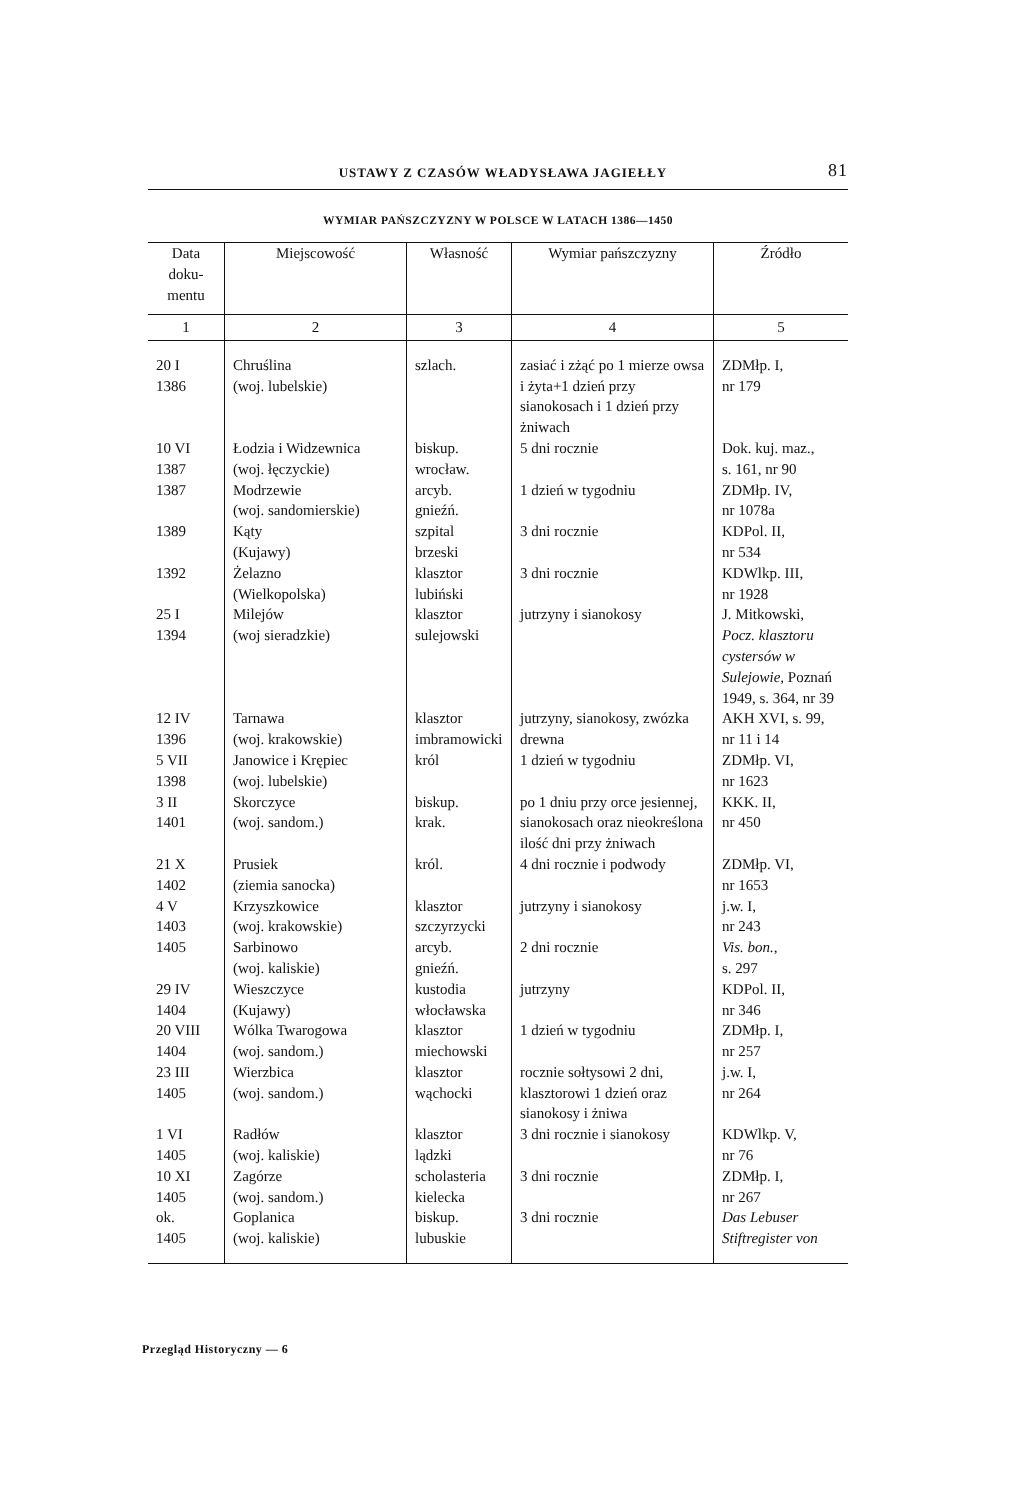USTAWY Z CZASÓW WŁADYSŁAWA JAGIEŁŁY 81
WYMIAR PAŃSZCZYZNY W POLSCE W LATACH 1386—1450
| Data doku- mentu | Miejscowość | Własność | Wymiar pańszczyzny | Źródło |
| --- | --- | --- | --- | --- |
| 1 | 2 | 3 | 4 | 5 |
| 20 I 1386 | Chruślina (woj. lubelskie) | szlach. | zasiać i zżąć po 1 mierze owsa i żyta+1 dzień przy sianokosach i 1 dzień przy żniwach | ZDMłp. I, nr 179 |
| 10 VI 1387 | Łodzia i Widzewnica (woj. łęczyckie) | biskup. wrocław. | 5 dni rocznie | Dok. kuj. maz., s. 161, nr 90 |
| 1387 | Modrzewie (woj. sandomierskie) | arcyb. gnieźń. | 1 dzień w tygodniu | ZDMłp. IV, nr 1078a |
| 1389 | Kąty (Kujawy) | szpital brzeski | 3 dni rocznie | KDPol. II, nr 534 |
| 1392 | Żelazno (Wielkopolska) | klasztor lubiński | 3 dni rocznie | KDWlkp. III, nr 1928 |
| 25 I 1394 | Milejów (woj sieradzkie) | klasztor sulejowski | jutrzyny i sianokosy | J. Mitkowski, Pocz. klasztoru cystersów w Sulejowie, Poznań 1949, s. 364, nr 39 |
| 12 IV 1396 | Tarnawa (woj. krakowskie) | klasztor imbramowicki | jutrzyny, sianokosy, zwózka drewna | AKH XVI, s. 99, nr 11 i 14 |
| 5 VII 1398 | Janowice i Krępiec (woj. lubelskie) | król | 1 dzień w tygodniu | ZDMłp. VI, nr 1623 |
| 3 II 1401 | Skorczyce (woj. sandom.) | biskup. krak. | po 1 dniu przy orce jesiennej, sianokosach oraz nieokreślona ilość dni przy żniwach | KKK. II, nr 450 |
| 21 X 1402 | Prusiek (ziemia sanocka) | król. | 4 dni rocznie i podwody | ZDMłp. VI, nr 1653 |
| 4 V 1403 | Krzyszkowice (woj. krakowskie) | klasztor szczyrzycki | jutrzyny i sianokosy | j.w. I, nr 243 |
| 1405 | Sarbinowo (woj. kaliskie) | arcyb. gnieźń. | 2 dni rocznie | Vis. bon., s. 297 |
| 29 IV 1404 | Wieszczyce (Kujawy) | kustodia włocławska | jutrzyny | KDPol. II, nr 346 |
| 20 VIII 1404 | Wólka Twarogowa (woj. sandom.) | klasztor miechowski | 1 dzień w tygodniu | ZDMłp. I, nr 257 |
| 23 III 1405 | Wierzbica (woj. sandom.) | klasztor wąchocki | rocznie sołtysowi 2 dni, klasztorowi 1 dzień oraz sianokosy i żniwa | j.w. I, nr 264 |
| 1 VI 1405 | Radłów (woj. kaliskie) | klasztor lądzki | 3 dni rocznie i sianokosy | KDWlkp. V, nr 76 |
| 10 XI 1405 | Zagórze (woj. sandom.) | scholasteria kielecka | 3 dni rocznie | ZDMłp. I, nr 267 |
| ok. 1405 | Goplanica (woj. kaliskie) | biskup. lubuskie | 3 dni rocznie | Das Lebuser Stiftregister von |
Przegląd Historyczny — 6